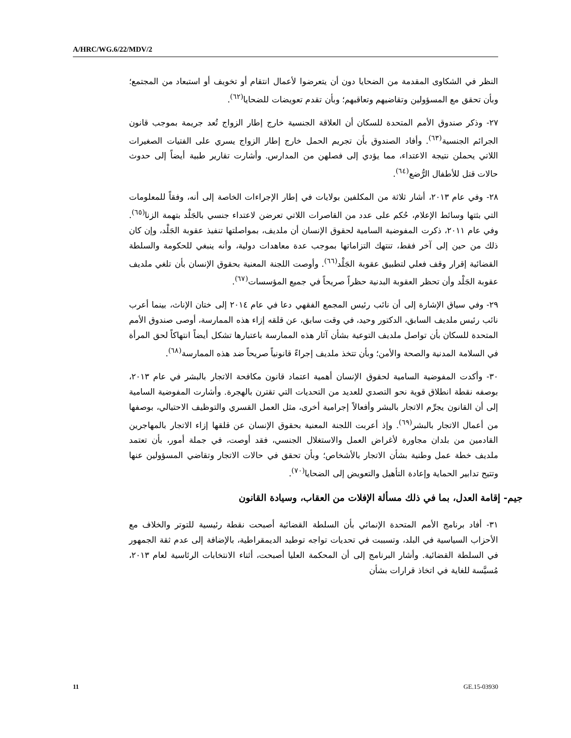A/HRC/WG.6/22/MDV/2
النظر في الشكاوى المقدمة من الضحايا دون أن يتعرضوا لأعمال انتقام أو تخويف أو استبعاد من المجتمع؛ وبأن تحقق مع المسؤولين وتقاضيهم وتعاقبهم؛ وبأن تقدم تعويضات للضحايا<sup>(٦٢)</sup>.
٢٧- وذكر صندوق الأمم المتحدة للسكان أن العلاقة الجنسية خارج إطار الزواج تُعد جريمة بموجب قانون الجرائم الجنسية<sup>(٦٣)</sup>. وأفاد الصندوق بأن تجريم الحمل خارج إطار الزواج يسري على الفتيات الصغيرات اللاتي يحملن نتيجة الاعتداء، مما يؤدي إلى فصلهن من المدارس. وأشارت تقارير طبية أيضاً إلى حدوث حالات قتل للأطفال الرُّضع<sup>(٦٤)</sup>.
٢٨- وفي عام ٢٠١٣، أشار ثلاثة من المكلفين بولايات في إطار الإجراءات الخاصة إلى أنه، وفقاً للمعلومات التي بثتها وسائط الإعلام، حُكم على عدد من القاصرات اللاتي تعرضن لاعتداء جنسي بالجَلْد بتهمة الزنا<sup>(٦٥)</sup>. وفي عام ٢٠١١، ذكرت المفوضية السامية لحقوق الإنسان أن ملديف، بمواصلتها تنفيذ عقوبة الجَلْد، وإن كان ذلك من حين إلى آخر فقط، تنتهك التزاماتها بموجب عدة معاهدات دولية، وأنه ينبغي للحكومة والسلطة القضائية إقرار وقف فعلي لتطبيق عقوبة الجَلْد<sup>(٦٦)</sup>. وأوصت اللجنة المعنية بحقوق الإنسان بأن تلغي ملديف عقوبة الجَلْد وأن تحظر العقوبة البدنية حظراً صريحاً في جميع المؤسسات<sup>(٦٧)</sup>.
٢٩- وفي سياق الإشارة إلى أن نائب رئيس المجمع الفقهي دعا في عام ٢٠١٤ إلى ختان الإناث، بينما أعرب نائب رئيس ملديف السابق، الدكتور وحيد، في وقت سابق، عن قلقه إزاء هذه الممارسة، أوصى صندوق الأمم المتحدة للسكان بأن تواصل ملديف التوعية بشأن آثار هذه الممارسة باعتبارها تشكل أيضاً انتهاكاً لحق المرأة في السلامة المدنية والصحة والأمن؛ وبأن تتخذ ملديف إجراءً قانونياً صريحاً ضد هذه الممارسة<sup>(٦٨)</sup>.
٣٠- وأكدت المفوضية السامية لحقوق الإنسان أهمية اعتماد قانون مكافحة الاتجار بالبشر في عام ٢٠١٣، بوصفه نقطة انطلاق قوية نحو التصدي للعديد من التحديات التي تقترن بالهجرة. وأشارت المفوضية السامية إلى أن القانون يجرِّم الاتجار بالبشر وأفعالاً إجرامية أخرى، مثل العمل القسري والتوظيف الاحتيالي، بوصفها من أعمال الاتجار بالبشر<sup>(٦٩)</sup>. وإذ أعربت اللجنة المعنية بحقوق الإنسان عن قلقها إزاء الاتجار بالمهاجرين القادمين من بلدان مجاورة لأغراض العمل والاستغلال الجنسي، فقد أوصت، في جملة أمور، بأن تعتمد ملديف خطة عمل وطنية بشأن الاتجار بالأشخاص؛ وبأن تحقق في حالات الاتجار وتقاضي المسؤولين عنها وتتيح تدابير الحماية وإعادة التأهيل والتعويض إلى الضحايا<sup>(٧٠)</sup>.
جيم- إقامة العدل، بما في ذلك مسألة الإفلات من العقاب، وسيادة القانون
٣١- أفاد برنامج الأمم المتحدة الإنمائي بأن السلطة القضائية أصبحت نقطة رئيسية للتوتر والخلاف مع الأحزاب السياسية في البلد، وتسببت في تحديات تواجه توطيد الديمقراطية، بالإضافة إلى عدم ثقة الجمهور في السلطة القضائية. وأشار البرنامج إلى أن المحكمة العليا أصبحت، أثناء الانتخابات الرئاسية لعام ٢٠١٣، مُسيَّسة للغاية في اتخاذ قرارات بشأن
11 GE.15-03930